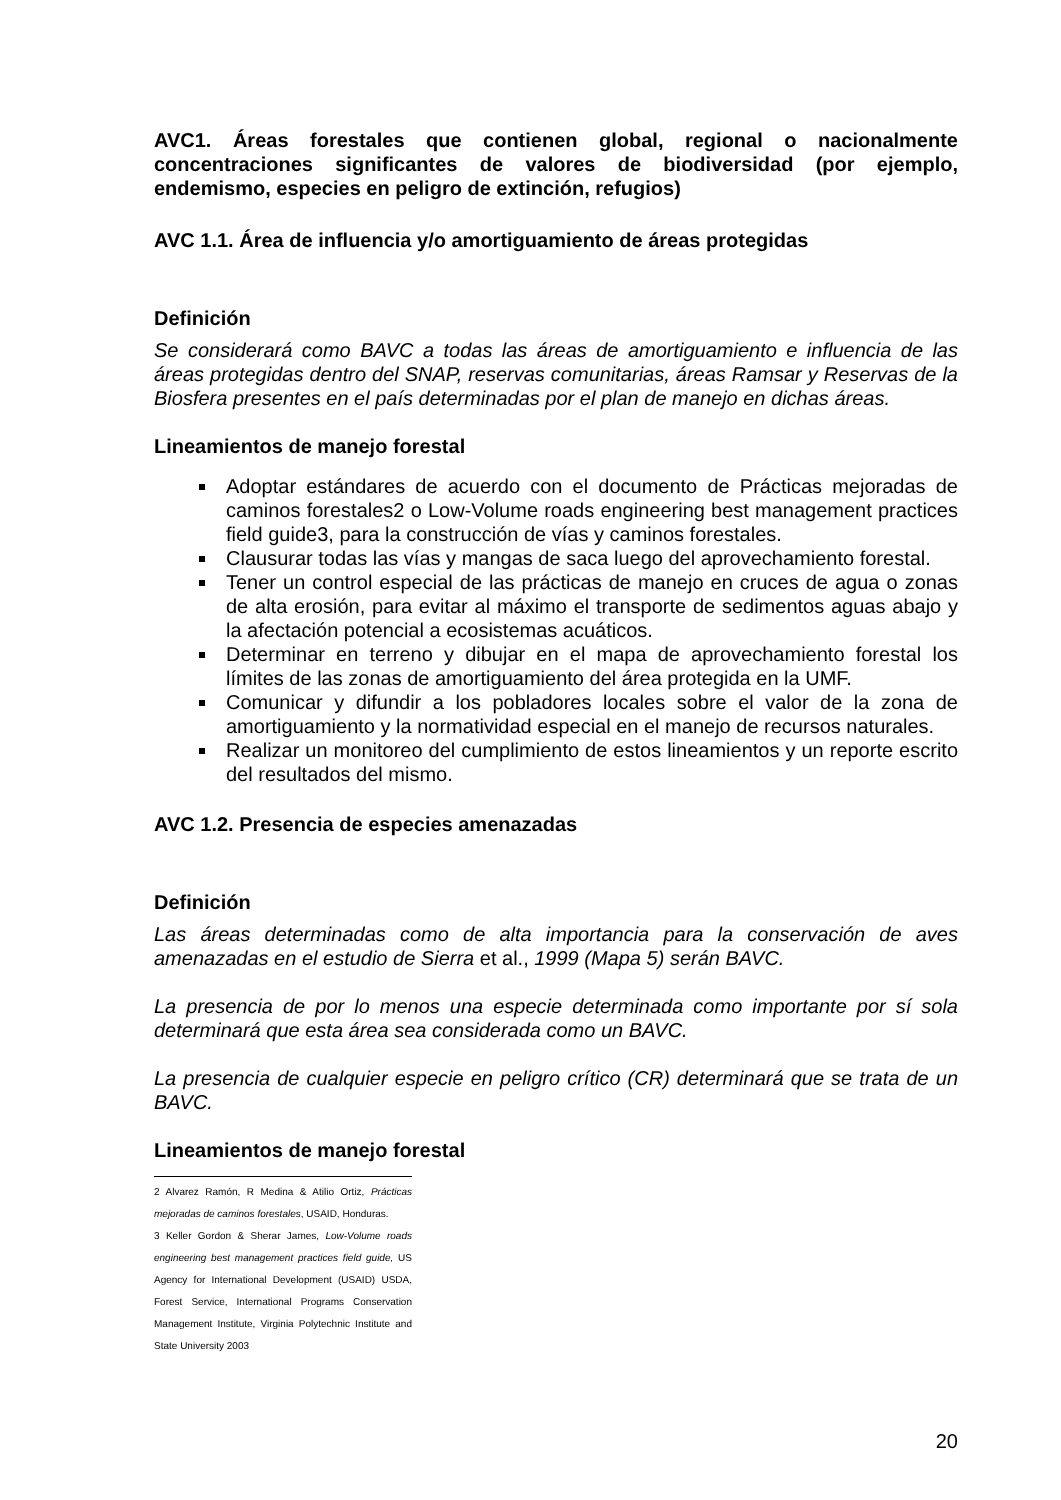AVC1. Áreas forestales que contienen global, regional o nacionalmente concentraciones significantes de valores de biodiversidad (por ejemplo, endemismo, especies en peligro de extinción, refugios)
AVC 1.1. Área de influencia y/o amortiguamiento de áreas protegidas
Definición
Se considerará como BAVC a todas las áreas de amortiguamiento e influencia de las áreas protegidas dentro del SNAP, reservas comunitarias, áreas Ramsar y Reservas de la Biosfera presentes en el país determinadas por el plan de manejo en dichas áreas.
Lineamientos de manejo forestal
Adoptar estándares de acuerdo con el documento de Prácticas mejoradas de caminos forestales2 o Low-Volume roads engineering best management practices field guide3, para la construcción de vías y caminos forestales.
Clausurar todas las vías y mangas de saca luego del aprovechamiento forestal.
Tener un control especial de las prácticas de manejo en cruces de agua o zonas de alta erosión, para evitar al máximo el transporte de sedimentos aguas abajo y la afectación potencial a ecosistemas acuáticos.
Determinar en terreno y dibujar en el mapa de aprovechamiento forestal los límites de las zonas de amortiguamiento del área protegida en la UMF.
Comunicar y difundir a los pobladores locales sobre el valor de la zona de amortiguamiento y la normatividad especial en el manejo de recursos naturales.
Realizar un monitoreo del cumplimiento de estos lineamientos y un reporte escrito del resultados del mismo.
AVC 1.2. Presencia de especies amenazadas
Definición
Las áreas determinadas como de alta importancia para la conservación de aves amenazadas en el estudio de Sierra et al., 1999 (Mapa 5) serán BAVC.
La presencia de por lo menos una especie determinada como importante por sí sola determinará que esta área sea considerada como un BAVC.
La presencia de cualquier especie en peligro crítico (CR) determinará que se trata de un BAVC.
Lineamientos de manejo forestal
2 Alvarez Ramón, R Medina & Atilio Ortiz, Prácticas mejoradas de caminos forestales, USAID, Honduras.
3 Keller Gordon & Sherar James, Low-Volume roads engineering best management practices field guide, US Agency for International Development (USAID) USDA, Forest Service, International Programs Conservation Management Institute, Virginia Polytechnic Institute and State University 2003
20